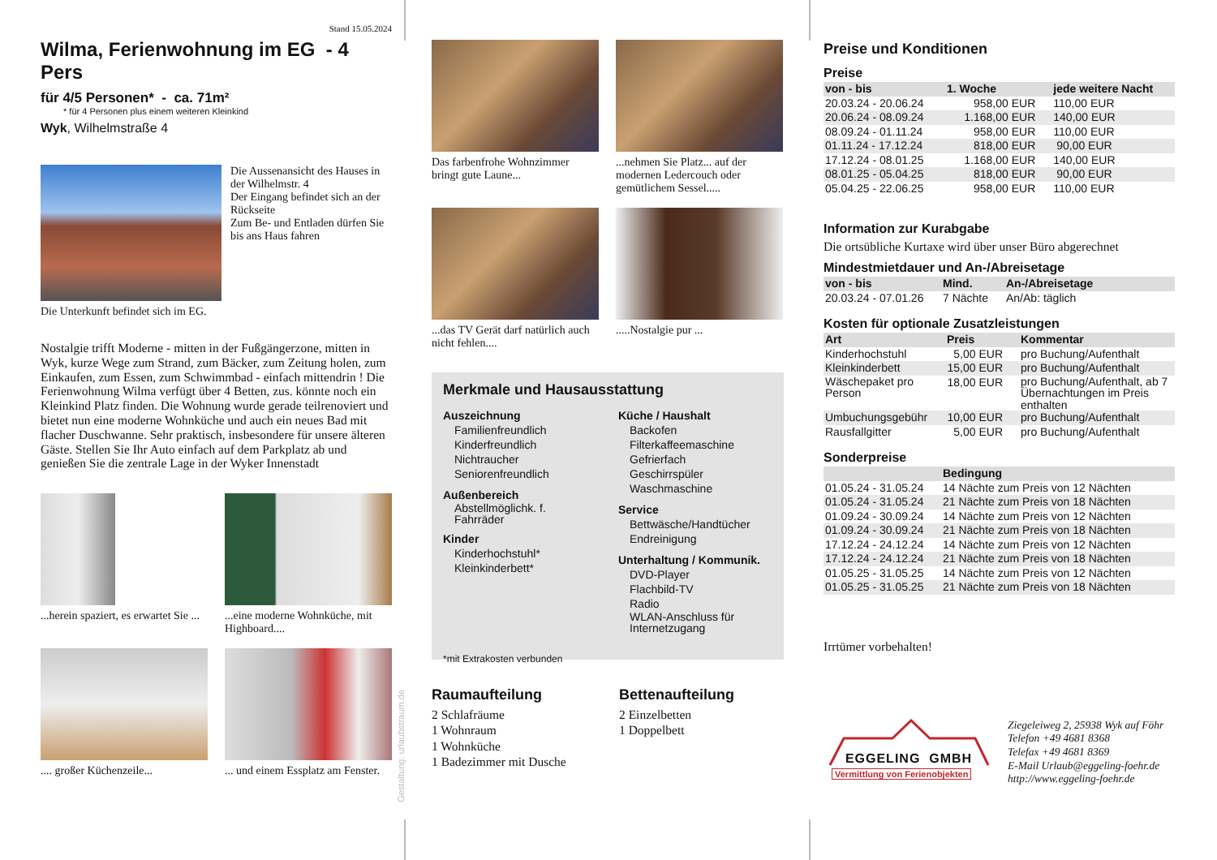Stand 15.05.2024
Wilma, Ferienwohnung im EG - 4 Pers
für 4/5 Personen* - ca. 71m²
* für 4 Personen plus einem weiteren Kleinkind
Wyk, Wilhelmstraße 4
Die Aussenansicht des Hauses in der Wilhelmstr. 4
Der Eingang befindet sich an der Rückseite
Zum Be- und Entladen dürfen Sie bis ans Haus fahren
Die Unterkunft befindet sich im EG.
Nostalgie trifft Moderne - mitten in der Fußgängerzone, mitten in Wyk, kurze Wege zum Strand, zum Bäcker, zum Zeitung holen, zum Einkaufen, zum Essen, zum Schwimmbad - einfach mittendrin ! Die Ferienwohnung Wilma verfügt über 4 Betten, zus. könnte noch ein Kleinkind Platz finden. Die Wohnung wurde gerade teilrenoviert und bietet nun eine moderne Wohnküche und auch ein neues Bad mit flacher Duschwanne. Sehr praktisch, insbesondere für unsere älteren Gäste. Stellen Sie Ihr Auto einfach auf dem Parkplatz ab und genießen Sie die zentrale Lage in der Wyker Innenstadt
...herein spaziert, es erwartet Sie ...
...eine moderne Wohnküche, mit Highboard....
.... großer Küchenzeile...
... und einem Essplatz am Fenster.
Gestaltung: urlaubstraum.de
Das farbenfrohe Wohnzimmer bringt gute Laune...
...nehmen Sie Platz... auf der modernen Ledercouch oder gemütlichem Sessel.....
...das TV Gerät darf natürlich auch nicht fehlen....
.....Nostalgie pur ...
Merkmale und Hausausstattung
Auszeichnung
Familienfreundlich
Kinderfreundlich
Nichtraucher
Seniorenfreundlich
Außenbereich
Abstellmöglichk. f.
Fahrräder
Kinder
Kinderhochstuhl*
Kleinkinderbett*
Küche / Haushalt
Backofen
Filterkaffeemaschine
Gefrierfach
Geschirrspüler
Waschmaschine
Service
Bettwäsche/Handtücher
Endreinigung
Unterhaltung / Kommunik.
DVD-Player
Flachbild-TV
Radio
WLAN-Anschluss für
Internetzugang
*mit Extrakosten verbunden
Raumaufteilung
2 Schlafräume
1 Wohnraum
1 Wohnküche
1 Badezimmer mit Dusche
Bettenaufteilung
2 Einzelbetten
1 Doppelbett
Preise und Konditionen
Preise
| von - bis | 1. Woche | jede weitere Nacht |
| --- | --- | --- |
| 20.03.24 - 20.06.24 | 958,00 EUR | 110,00 EUR |
| 20.06.24 - 08.09.24 | 1.168,00 EUR | 140,00 EUR |
| 08.09.24 - 01.11.24 | 958,00 EUR | 110,00 EUR |
| 01.11.24 - 17.12.24 | 818,00 EUR | 90,00 EUR |
| 17.12.24 - 08.01.25 | 1.168,00 EUR | 140,00 EUR |
| 08.01.25 - 05.04.25 | 818,00 EUR | 90,00 EUR |
| 05.04.25 - 22.06.25 | 958,00 EUR | 110,00 EUR |
Information zur Kurabgabe
Die ortsübliche Kurtaxe wird über unser Büro abgerechnet
Mindestmietdauer und An-/Abreisetage
| von - bis | Mind. | An-/Abreisetage |
| --- | --- | --- |
| 20.03.24 - 07.01.26 | 7 Nächte | An/Ab: täglich |
Kosten für optionale Zusatzleistungen
| Art | Preis | Kommentar |
| --- | --- | --- |
| Kinderhochstuhl | 5,00 EUR | pro Buchung/Aufenthalt |
| Kleinkinderbett | 15,00 EUR | pro Buchung/Aufenthalt |
| Wäschepaket pro Person | 18,00 EUR | pro Buchung/Aufenthalt, ab 7 Übernachtungen im Preis enthalten |
| Umbuchungsgebühr | 10,00 EUR | pro Buchung/Aufenthalt |
| Rausfallgitter | 5,00 EUR | pro Buchung/Aufenthalt |
Sonderpreise
| | Bedingung |
| --- | --- |
| 01.05.24 - 31.05.24 | 14 Nächte zum Preis von 12 Nächten |
| 01.05.24 - 31.05.24 | 21 Nächte zum Preis von 18 Nächten |
| 01.09.24 - 30.09.24 | 14 Nächte zum Preis von 12 Nächten |
| 01.09.24 - 30.09.24 | 21 Nächte zum Preis von 18 Nächten |
| 17.12.24 - 24.12.24 | 14 Nächte zum Preis von 12 Nächten |
| 17.12.24 - 24.12.24 | 21 Nächte zum Preis von 18 Nächten |
| 01.05.25 - 31.05.25 | 14 Nächte zum Preis von 12 Nächten |
| 01.05.25 - 31.05.25 | 21 Nächte zum Preis von 18 Nächten |
Irrtümer vorbehalten!
EGGELING GMBH
Vermittlung von Ferienobjekten
Ziegeleiweg 2, 25938 Wyk auf Föhr
Telefon +49 4681 8368
Telefax +49 4681 8369
E-Mail Urlaub@eggeling-foehr.de
http://www.eggeling-foehr.de